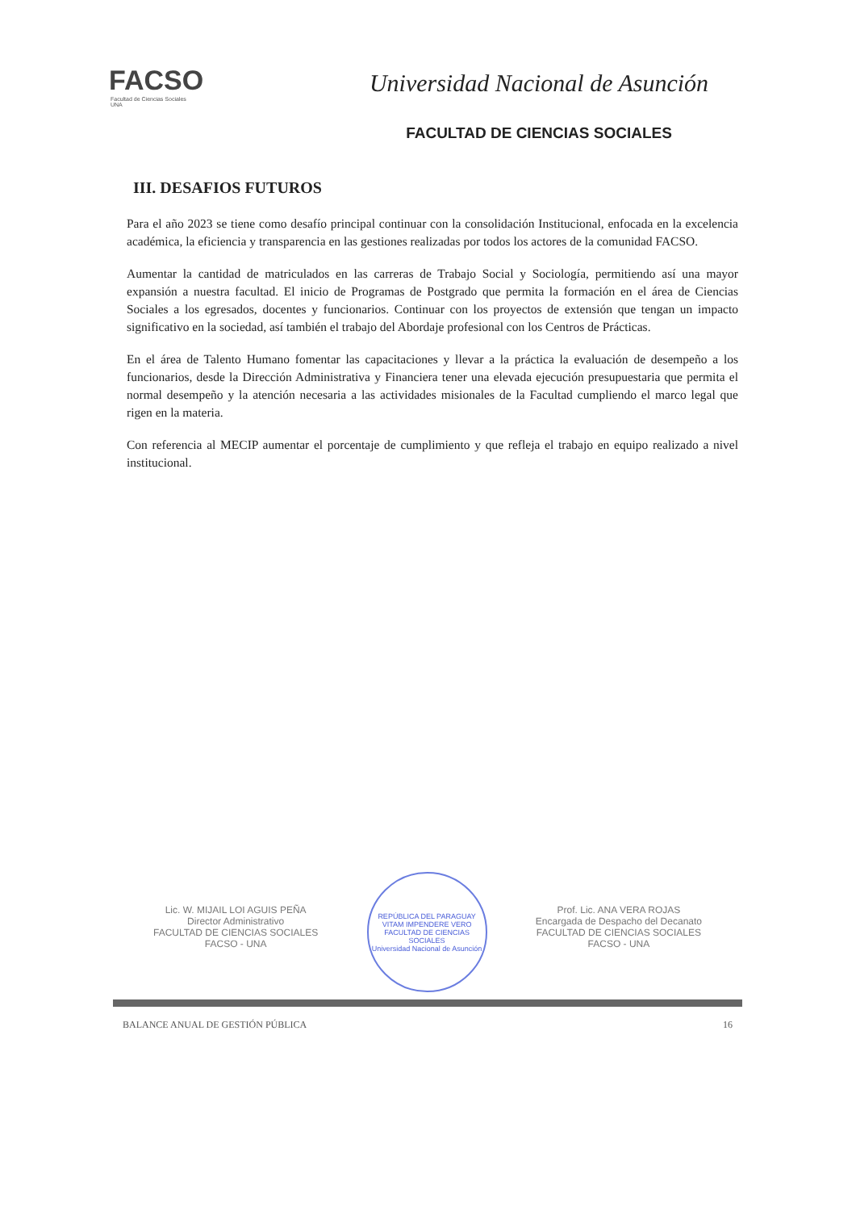FACSO
Facultad de Ciencias Sociales
UNA
Universidad Nacional de Asunción
FACULTAD DE CIENCIAS SOCIALES
III. DESAFIOS FUTUROS
Para el año 2023 se tiene como desafío principal continuar con la consolidación Institucional, enfocada en la excelencia académica, la eficiencia y transparencia en las gestiones realizadas por todos los actores de la comunidad FACSO.
Aumentar la cantidad de matriculados en las carreras de Trabajo Social y Sociología, permitiendo así una mayor expansión a nuestra facultad. El inicio de Programas de Postgrado que permita la formación en el área de Ciencias Sociales a los egresados, docentes y funcionarios. Continuar con los proyectos de extensión que tengan un impacto significativo en la sociedad, así también el trabajo del Abordaje profesional con los Centros de Prácticas.
En el área de Talento Humano fomentar las capacitaciones y llevar a la práctica la evaluación de desempeño a los funcionarios, desde la Dirección Administrativa y Financiera tener una elevada ejecución presupuestaria que permita el normal desempeño y la atención necesaria a las actividades misionales de la Facultad cumpliendo el marco legal que rigen en la materia.
Con referencia al MECIP aumentar el porcentaje de cumplimiento y que refleja el trabajo en equipo realizado a nivel institucional.
Lic. W. MIJAIL LOI AGUIS PEÑA
Director Administrativo
FACULTAD DE CIENCIAS SOCIALES
FACSO - UNA
REPÚBLICA DEL PARAGUAY
VITAM IMPENDERE VERO
FACULTAD DE CIENCIAS SOCIALES
Universidad Nacional de Asunción
Prof. Lic. ANA VERA ROJAS
Encargada de Despacho del Decanato
FACULTAD DE CIENCIAS SOCIALES
FACSO - UNA
BALANCE ANUAL DE GESTIÓN PÚBLICA 16